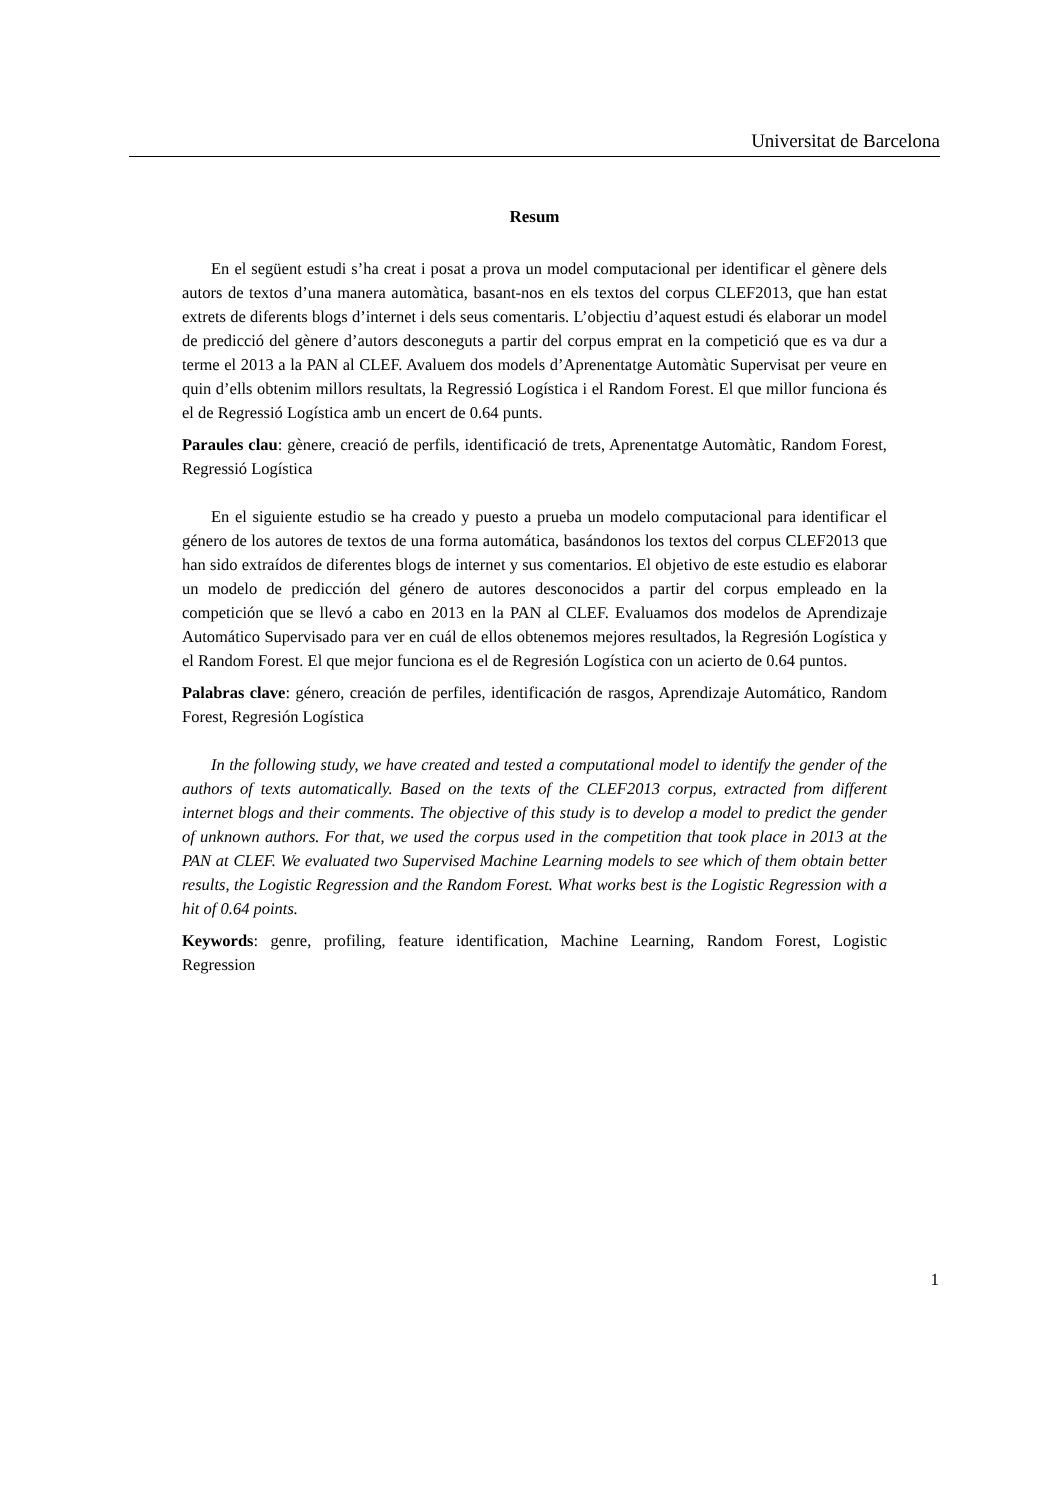Universitat de Barcelona
Resum
En el següent estudi s’ha creat i posat a prova un model computacional per identificar el gènere dels autors de textos d’una manera automàtica, basant-nos en els textos del corpus CLEF2013, que han estat extrets de diferents blogs d’internet i dels seus comentaris. L’objectiu d’aquest estudi és elaborar un model de predicció del gènere d’autors desconeguts a partir del corpus emprat en la competició que es va dur a terme el 2013 a la PAN al CLEF. Avaluem dos models d’Aprenentatge Automàtic Supervisat per veure en quin d’ells obtenim millors resultats, la Regressió Logística i el Random Forest. El que millor funciona és el de Regressió Logística amb un encert de 0.64 punts.
Paraules clau: gènere, creació de perfils, identificació de trets, Aprenentatge Automàtic, Random Forest, Regressió Logística
En el siguiente estudio se ha creado y puesto a prueba un modelo computacional para identificar el género de los autores de textos de una forma automática, basándonos los textos del corpus CLEF2013 que han sido extraídos de diferentes blogs de internet y sus comentarios. El objetivo de este estudio es elaborar un modelo de predicción del género de autores desconocidos a partir del corpus empleado en la competición que se llevó a cabo en 2013 en la PAN al CLEF. Evaluamos dos modelos de Aprendizaje Automático Supervisado para ver en cuál de ellos obtenemos mejores resultados, la Regresión Logística y el Random Forest. El que mejor funciona es el de Regresión Logística con un acierto de 0.64 puntos.
Palabras clave: género, creación de perfiles, identificación de rasgos, Aprendizaje Automático, Random Forest, Regresión Logística
In the following study, we have created and tested a computational model to identify the gender of the authors of texts automatically. Based on the texts of the CLEF2013 corpus, extracted from different internet blogs and their comments. The objective of this study is to develop a model to predict the gender of unknown authors. For that, we used the corpus used in the competition that took place in 2013 at the PAN at CLEF. We evaluated two Supervised Machine Learning models to see which of them obtain better results, the Logistic Regression and the Random Forest. What works best is the Logistic Regression with a hit of 0.64 points.
Keywords: genre, profiling, feature identification, Machine Learning, Random Forest, Logistic Regression
1